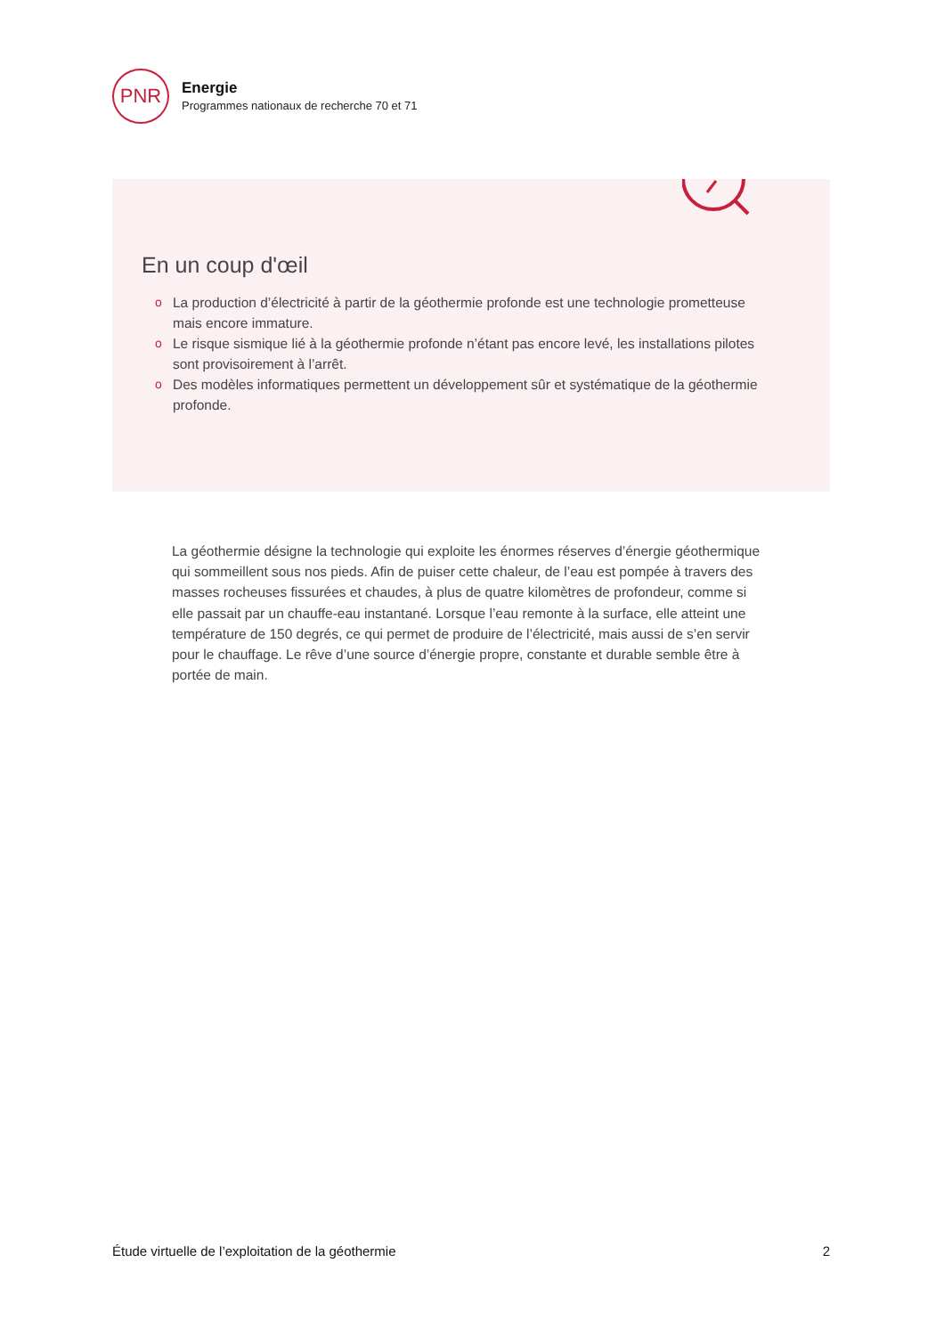PNR
Energie
Programmes nationaux de recherche 70 et 71
En un coup d'œil
o La production d’électricité à partir de la géothermie profonde est une technologie prometteuse mais encore immature.
o Le risque sismique lié à la géothermie profonde n’étant pas encore levé, les installations pilotes sont provisoirement à l’arrêt.
o Des modèles informatiques permettent un développement sûr et systématique de la géothermie profonde.
La géothermie désigne la technologie qui exploite les énormes réserves d’énergie géothermique qui sommeillent sous nos pieds. Afin de puiser cette chaleur, de l’eau est pompée à travers des masses rocheuses fissurées et chaudes, à plus de quatre kilomètres de profondeur, comme si elle passait par un chauffe-eau instantané. Lorsque l’eau remonte à la surface, elle atteint une température de 150 degrés, ce qui permet de produire de l’électricité, mais aussi de s’en servir pour le chauffage. Le rêve d’une source d’énergie propre, constante et durable semble être à portée de main.
Étude virtuelle de l’exploitation de la géothermie 2